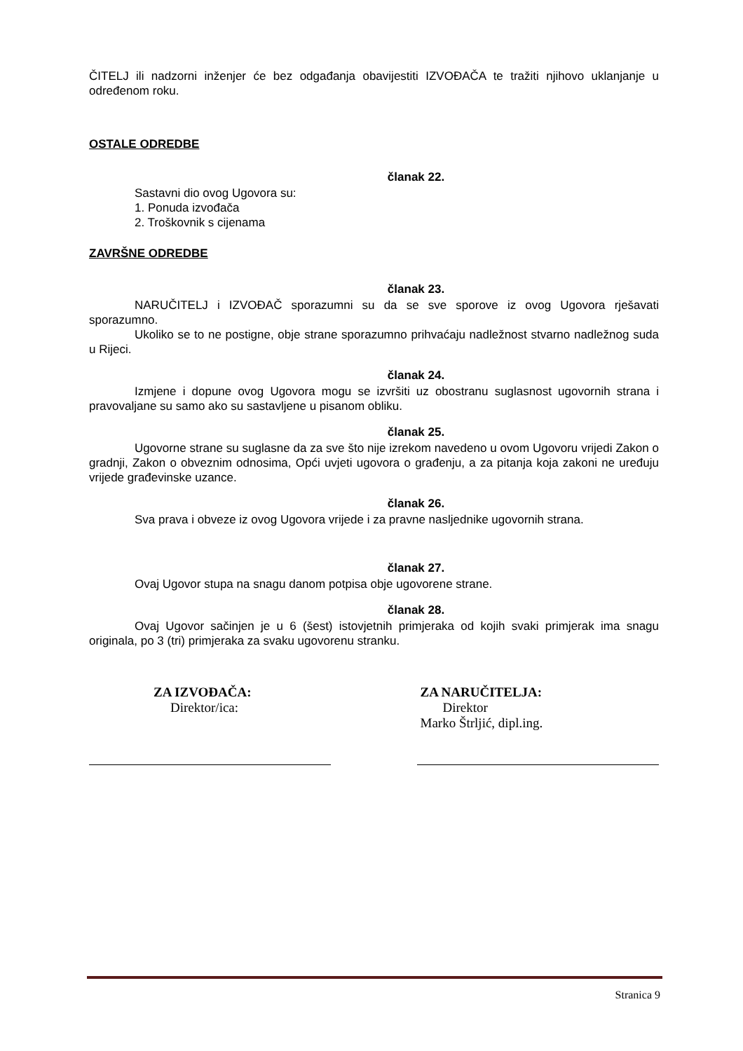ČITELJ ili nadzorni inženjer će bez odgađanja obavijestiti IZVOĐAČA te tražiti njihovo uklanjanje u određenom roku.
OSTALE ODREDBE
članak 22.
Sastavni dio ovog Ugovora su:
1. Ponuda izvođača
2. Troškovnik s cijenama
ZAVRŠNE ODREDBE
članak 23.
NARUČITELJ i IZVOĐAČ sporazumni su da se sve sporove iz ovog Ugovora rješavati sporazumno.
Ukoliko se to ne postigne, obje strane sporazumno prihvaćaju nadležnost stvarno nadležnog suda u Rijeci.
članak 24.
Izmjene i dopune ovog Ugovora mogu se izvršiti uz obostranu suglasnost ugovornih strana i pravovaljane su samo ako su sastavljene u pisanom obliku.
članak 25.
Ugovorne strane su suglasne da za sve što nije izrekom navedeno u ovom Ugovoru vrijedi Zakon o gradnji, Zakon o obveznim odnosima, Opći uvjeti ugovora o građenju, a za pitanja koja zakoni ne uređuju vrijede građevinske uzance.
članak 26.
Sva prava i obveze iz ovog Ugovora vrijede i za pravne nasljednike ugovornih strana.
članak 27.
Ovaj Ugovor stupa na snagu danom potpisa obje ugovorene strane.
članak 28.
Ovaj Ugovor sačinjen je u 6 (šest) istovjetnih primjeraka od kojih svaki primjerak ima snagu originala, po 3 (tri) primjeraka za svaku ugovorenu stranku.
ZA IZVOĐAČA:
Direktor/ica:
ZA NARUČITELJA:
Direktor
Marko Štrljić, dipl.ing.
Stranica 9